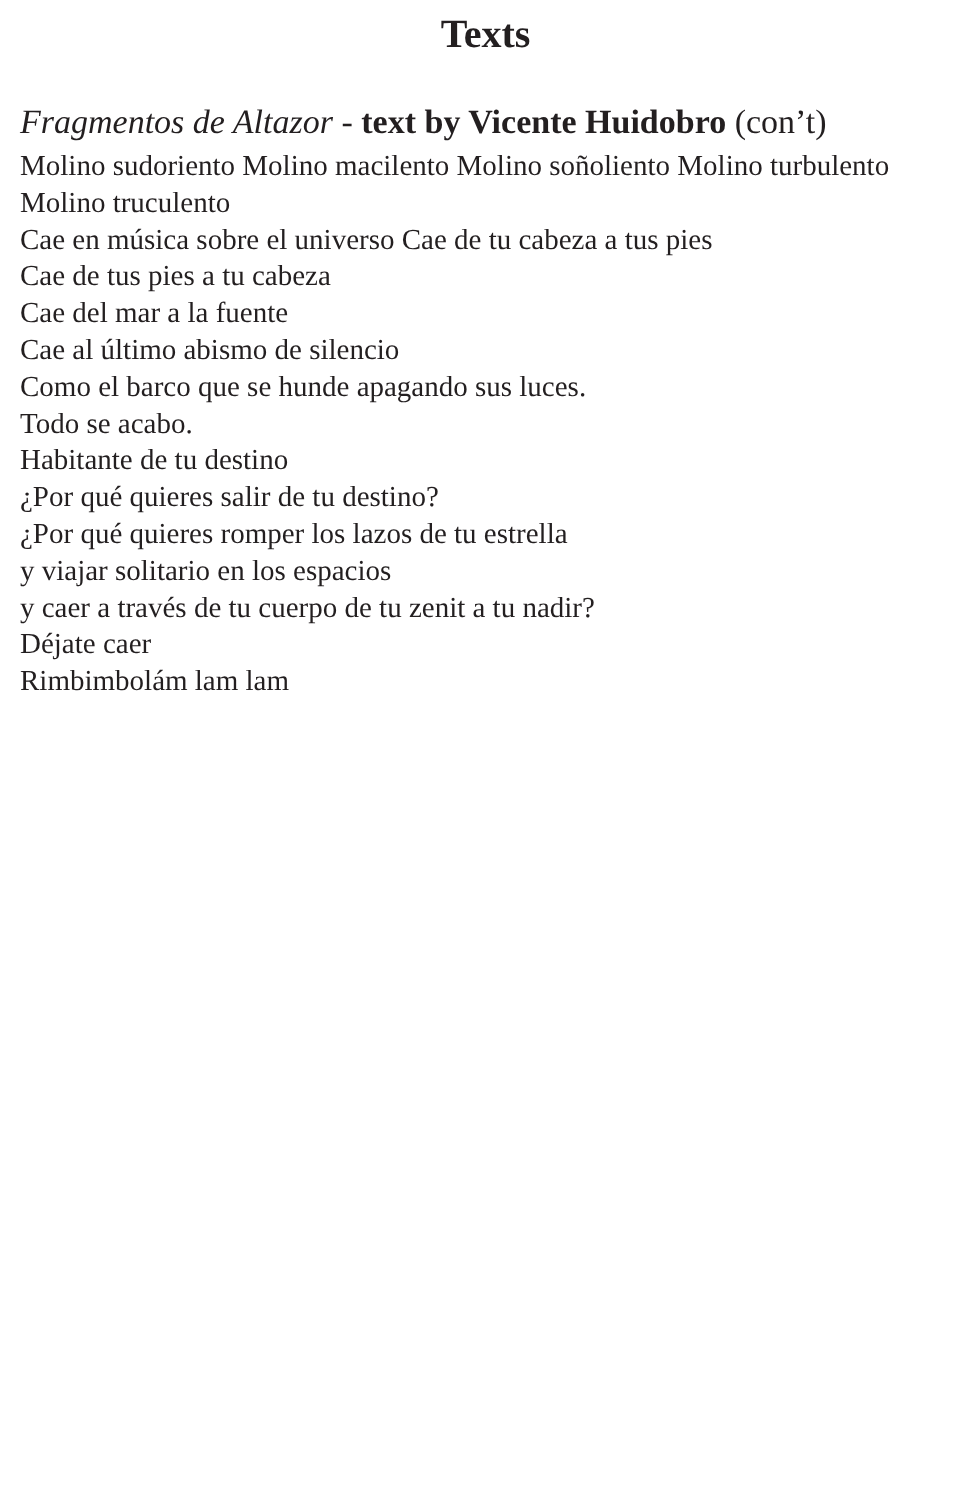Texts
Fragmentos de Altazor - text by Vicente Huidobro (con’t)
Molino sudoriento Molino macilento Molino soñoliento Molino turbulento Molino truculento
Cae en música sobre el universo Cae de tu cabeza a tus pies
Cae de tus pies a tu cabeza
Cae del mar a la fuente
Cae al último abismo de silencio
Como el barco que se hunde apagando sus luces.
Todo se acabo.
Habitante de tu destino
¿Por qué quieres salir de tu destino?
¿Por qué quieres romper los lazos de tu estrella
y viajar solitario en los espacios
y caer a través de tu cuerpo de tu zenit a tu nadir?
Déjate caer
Rimbimbolám lam lam